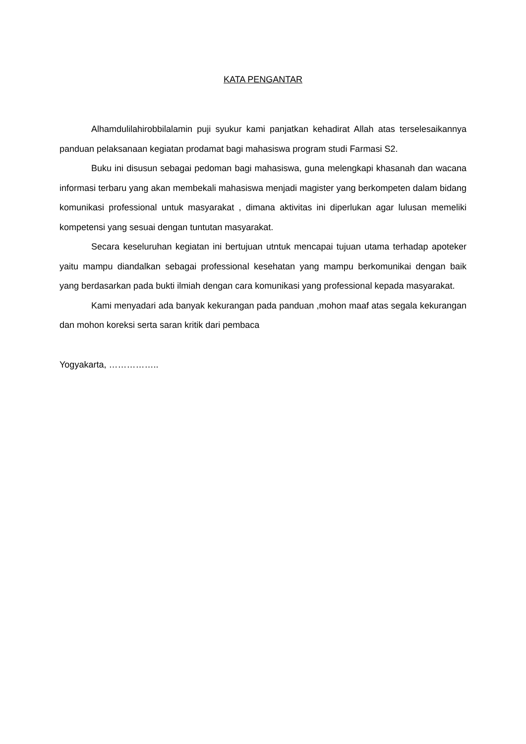KATA PENGANTAR
Alhamdulilahirobbilalamin puji syukur kami panjatkan kehadirat Allah atas terselesaikannya panduan pelaksanaan kegiatan prodamat bagi mahasiswa program studi Farmasi S2.
Buku ini disusun sebagai pedoman bagi mahasiswa, guna melengkapi khasanah dan wacana informasi terbaru yang akan membekali mahasiswa menjadi magister yang berkompeten dalam bidang komunikasi professional untuk masyarakat , dimana aktivitas ini diperlukan agar lulusan memeliki kompetensi yang sesuai dengan tuntutan masyarakat.
Secara keseluruhan kegiatan ini bertujuan utntuk mencapai tujuan utama terhadap apoteker yaitu mampu diandalkan sebagai professional kesehatan yang mampu berkomunikai dengan baik yang berdasarkan pada bukti ilmiah dengan cara komunikasi yang professional kepada masyarakat.
Kami menyadari ada banyak kekurangan pada panduan ,mohon maaf atas segala kekurangan dan mohon koreksi serta saran kritik dari pembaca
Yogyakarta, ……………..